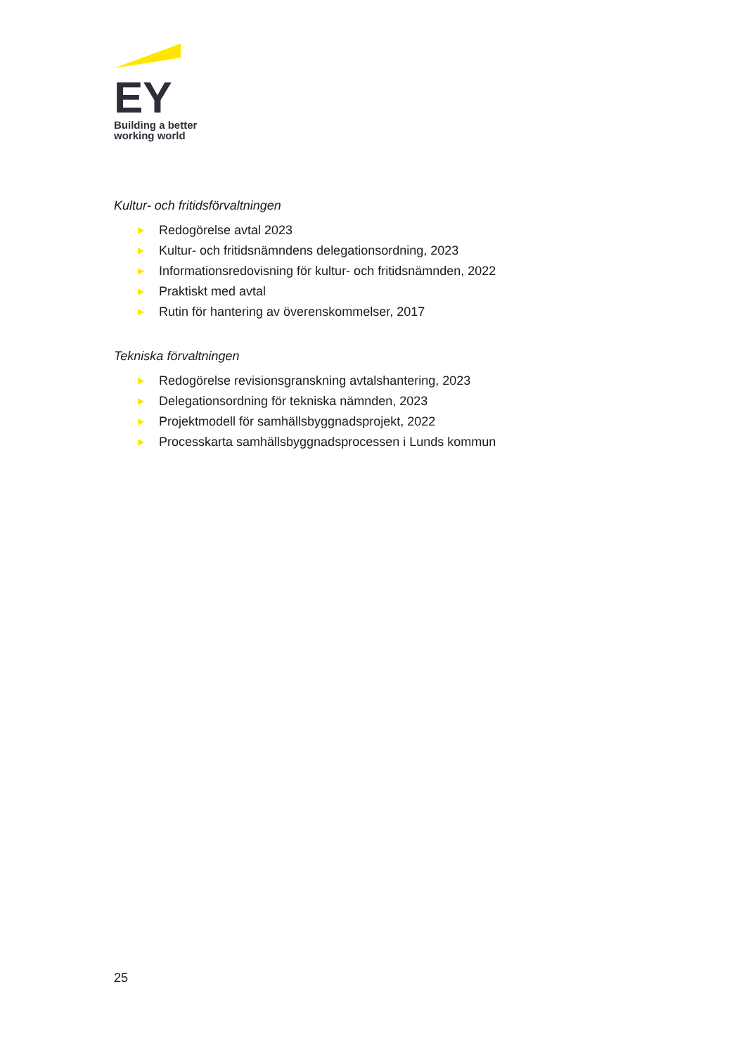EY
Building a better
working world
Kultur- och fritidsförvaltningen
▶ Redogörelse avtal 2023
▶ Kultur- och fritidsnämndens delegationsordning, 2023
▶ Informationsredovisning för kultur- och fritidsnämnden, 2022
▶ Praktiskt med avtal
▶ Rutin för hantering av överenskommelser, 2017
Tekniska förvaltningen
▶ Redogörelse revisionsgranskning avtalshantering, 2023
▶ Delegationsordning för tekniska nämnden, 2023
▶ Projektmodell för samhällsbyggnadsprojekt, 2022
▶ Processkarta samhällsbyggnadsprocessen i Lunds kommun
25